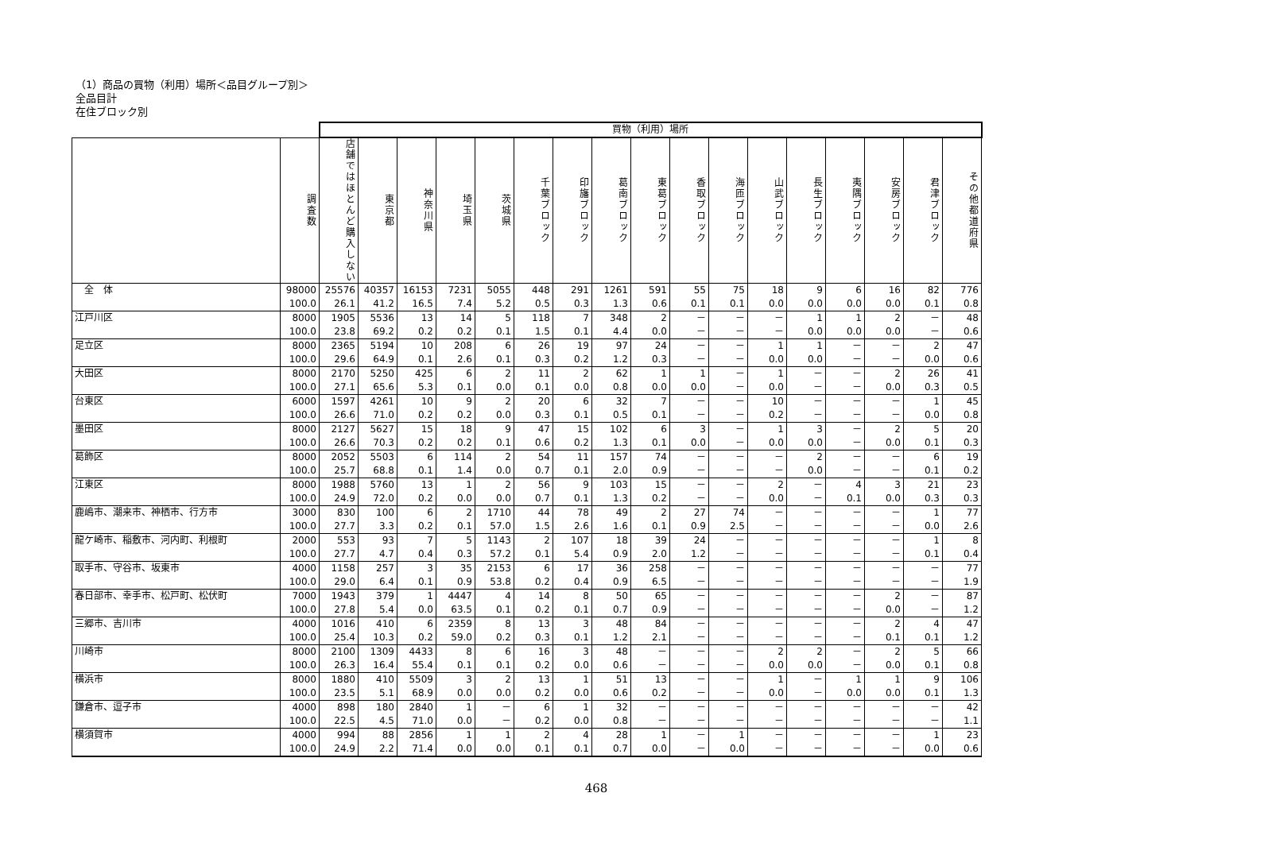（1）商品の買物（利用）場所＜品目グループ別＞
全品目計
在住ブロック別
| | | 買物（利用）場所 | | | | | | | | | | | | | | | | |
| | 調査数 | 店舗ではほとんど購入しない | 東京都 | 神奈川県 | 埼玉県 | 茨城県 | 千葉ブロック | 印旛ブロック | 葛南ブロック | 東葛ブロック | 香取ブロック | 海匝ブロック | 山武ブロック | 長生ブロック | 夷隅ブロック | 安房ブロック | 君津ブロック | その他都道府県 |
| 全 体 | 98000 | 25576 | 40357 | 16153 | 7231 | 5055 | 448 | 291 | 1261 | 591 | 55 | 75 | 18 | 9 | 6 | 16 | 82 | 776 |
| | 100.0 | 26.1 | 41.2 | 16.5 | 7.4 | 5.2 | 0.5 | 0.3 | 1.3 | 0.6 | 0.1 | 0.1 | 0.0 | 0.0 | 0.0 | 0.0 | 0.1 | 0.8 |
| 江戸川区 | 8000 | 1905 | 5536 | 13 | 14 | 5 | 118 | 7 | 348 | 2 | － | － | － | 1 | 1 | 2 | － | 48 |
| | 100.0 | 23.8 | 69.2 | 0.2 | 0.2 | 0.1 | 1.5 | 0.1 | 4.4 | 0.0 | － | － | － | 0.0 | 0.0 | 0.0 | － | 0.6 |
| 足立区 | 8000 | 2365 | 5194 | 10 | 208 | 6 | 26 | 19 | 97 | 24 | － | － | 1 | 1 | － | － | 2 | 47 |
| | 100.0 | 29.6 | 64.9 | 0.1 | 2.6 | 0.1 | 0.3 | 0.2 | 1.2 | 0.3 | － | － | 0.0 | 0.0 | － | － | 0.0 | 0.6 |
| 大田区 | 8000 | 2170 | 5250 | 425 | 6 | 2 | 11 | 2 | 62 | 1 | 1 | － | 1 | － | － | 2 | 26 | 41 |
| | 100.0 | 27.1 | 65.6 | 5.3 | 0.1 | 0.0 | 0.1 | 0.0 | 0.8 | 0.0 | 0.0 | － | 0.0 | － | － | 0.0 | 0.3 | 0.5 |
| 台東区 | 6000 | 1597 | 4261 | 10 | 9 | 2 | 20 | 6 | 32 | 7 | － | － | 10 | － | － | － | 1 | 45 |
| | 100.0 | 26.6 | 71.0 | 0.2 | 0.2 | 0.0 | 0.3 | 0.1 | 0.5 | 0.1 | － | － | 0.2 | － | － | － | 0.0 | 0.8 |
| 墨田区 | 8000 | 2127 | 5627 | 15 | 18 | 9 | 47 | 15 | 102 | 6 | 3 | － | 1 | 3 | － | 2 | 5 | 20 |
| | 100.0 | 26.6 | 70.3 | 0.2 | 0.2 | 0.1 | 0.6 | 0.2 | 1.3 | 0.1 | 0.0 | － | 0.0 | 0.0 | － | 0.0 | 0.1 | 0.3 |
| 葛飾区 | 8000 | 2052 | 5503 | 6 | 114 | 2 | 54 | 11 | 157 | 74 | － | － | － | 2 | － | － | 6 | 19 |
| | 100.0 | 25.7 | 68.8 | 0.1 | 1.4 | 0.0 | 0.7 | 0.1 | 2.0 | 0.9 | － | － | － | 0.0 | － | － | 0.1 | 0.2 |
| 江東区 | 8000 | 1988 | 5760 | 13 | 1 | 2 | 56 | 9 | 103 | 15 | － | － | 2 | － | 4 | 3 | 21 | 23 |
| | 100.0 | 24.9 | 72.0 | 0.2 | 0.0 | 0.0 | 0.7 | 0.1 | 1.3 | 0.2 | － | － | 0.0 | － | 0.1 | 0.0 | 0.3 | 0.3 |
| 鹿嶋市、潮来市、神栖市、行方市 | 3000 | 830 | 100 | 6 | 2 | 1710 | 44 | 78 | 49 | 2 | 27 | 74 | － | － | － | － | 1 | 77 |
| | 100.0 | 27.7 | 3.3 | 0.2 | 0.1 | 57.0 | 1.5 | 2.6 | 1.6 | 0.1 | 0.9 | 2.5 | － | － | － | － | 0.0 | 2.6 |
| 龍ケ崎市、稲敷市、河内町、利根町 | 2000 | 553 | 93 | 7 | 5 | 1143 | 2 | 107 | 18 | 39 | 24 | － | － | － | － | － | 1 | 8 |
| | 100.0 | 27.7 | 4.7 | 0.4 | 0.3 | 57.2 | 0.1 | 5.4 | 0.9 | 2.0 | 1.2 | － | － | － | － | － | 0.1 | 0.4 |
| 取手市、守谷市、坂東市 | 4000 | 1158 | 257 | 3 | 35 | 2153 | 6 | 17 | 36 | 258 | － | － | － | － | － | － | － | 77 |
| | 100.0 | 29.0 | 6.4 | 0.1 | 0.9 | 53.8 | 0.2 | 0.4 | 0.9 | 6.5 | － | － | － | － | － | － | － | 1.9 |
| 春日部市、幸手市、松戸町、松伏町 | 7000 | 1943 | 379 | 1 | 4447 | 4 | 14 | 8 | 50 | 65 | － | － | － | － | － | 2 | － | 87 |
| | 100.0 | 27.8 | 5.4 | 0.0 | 63.5 | 0.1 | 0.2 | 0.1 | 0.7 | 0.9 | － | － | － | － | － | 0.0 | － | 1.2 |
| 三郷市、吉川市 | 4000 | 1016 | 410 | 6 | 2359 | 8 | 13 | 3 | 48 | 84 | － | － | － | － | － | 2 | 4 | 47 |
| | 100.0 | 25.4 | 10.3 | 0.2 | 59.0 | 0.2 | 0.3 | 0.1 | 1.2 | 2.1 | － | － | － | － | － | 0.1 | 0.1 | 1.2 |
| 川崎市 | 8000 | 2100 | 1309 | 4433 | 8 | 6 | 16 | 3 | 48 | － | － | － | 2 | 2 | － | 2 | 5 | 66 |
| | 100.0 | 26.3 | 16.4 | 55.4 | 0.1 | 0.1 | 0.2 | 0.0 | 0.6 | － | － | － | 0.0 | 0.0 | － | 0.0 | 0.1 | 0.8 |
| 横浜市 | 8000 | 1880 | 410 | 5509 | 3 | 2 | 13 | 1 | 51 | 13 | － | － | 1 | － | 1 | 1 | 9 | 106 |
| | 100.0 | 23.5 | 5.1 | 68.9 | 0.0 | 0.0 | 0.2 | 0.0 | 0.6 | 0.2 | － | － | 0.0 | － | 0.0 | 0.0 | 0.1 | 1.3 |
| 鎌倉市、逗子市 | 4000 | 898 | 180 | 2840 | 1 | － | 6 | 1 | 32 | － | － | － | － | － | － | － | － | 42 |
| | 100.0 | 22.5 | 4.5 | 71.0 | 0.0 | － | 0.2 | 0.0 | 0.8 | － | － | － | － | － | － | － | － | 1.1 |
| 横須賀市 | 4000 | 994 | 88 | 2856 | 1 | 1 | 2 | 4 | 28 | 1 | － | 1 | － | － | － | － | 1 | 23 |
| | 100.0 | 24.9 | 2.2 | 71.4 | 0.0 | 0.0 | 0.1 | 0.1 | 0.7 | 0.0 | － | 0.0 | － | － | － | － | 0.0 | 0.6 |
468